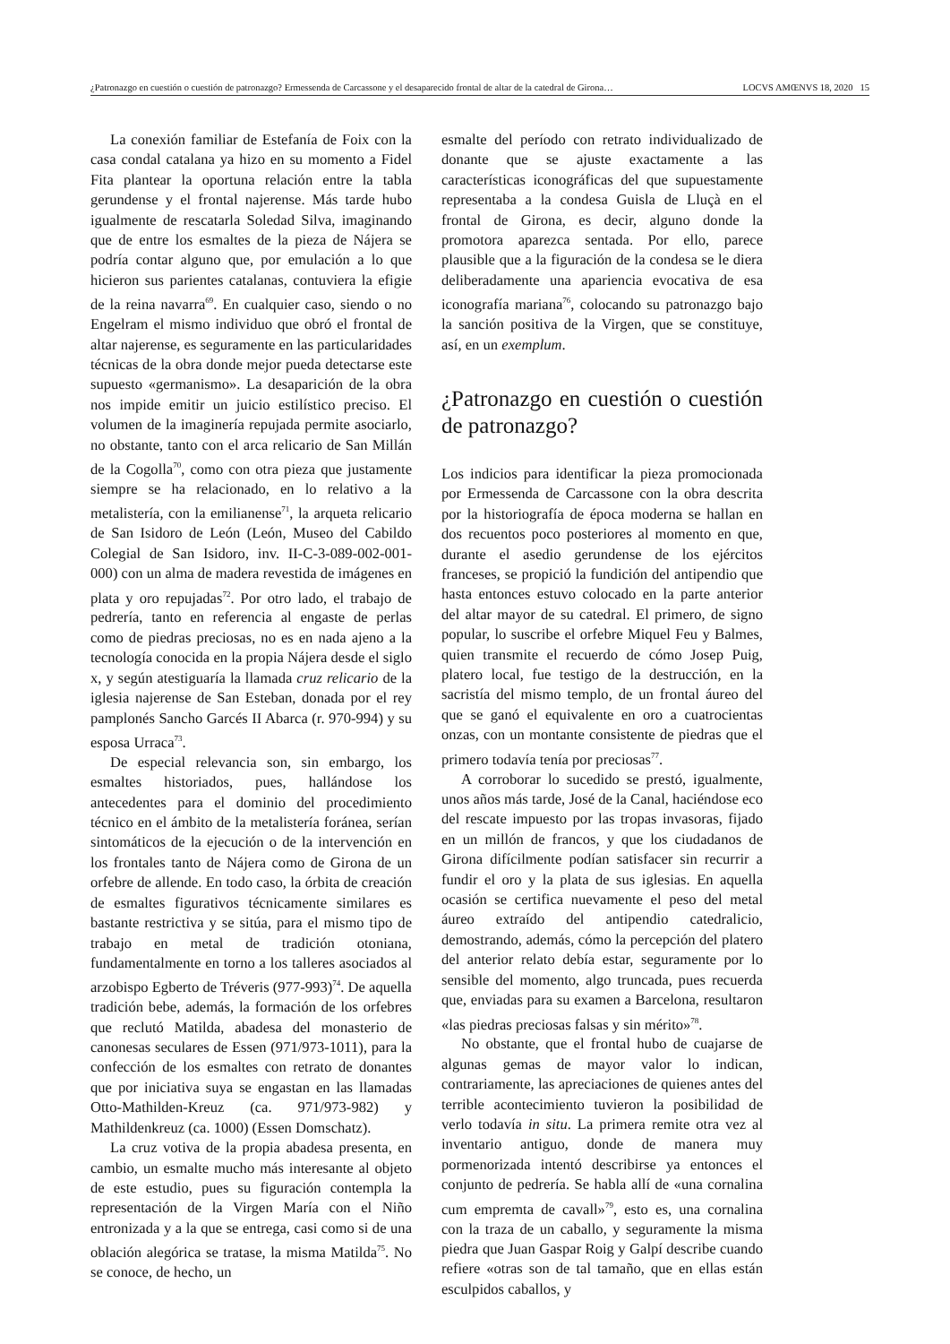¿Patronazgo en cuestión o cuestión de patronazgo? Ermessenda de Carcassone y el desaparecido frontal de altar de la catedral de Girona… LOCVS AMŒNVS 18, 2020 15
La conexión familiar de Estefanía de Foix con la casa condal catalana ya hizo en su momento a Fidel Fita plantear la oportuna relación entre la tabla gerundense y el frontal najerense. Más tarde hubo igualmente de rescatarla Soledad Silva, imaginando que de entre los esmaltes de la pieza de Nájera se podría contar alguno que, por emulación a lo que hicieron sus parientes catalanas, contuviera la efigie de la reina navarra<sup>69</sup>. En cualquier caso, siendo o no Engelram el mismo individuo que obró el frontal de altar najerense, es seguramente en las particularidades técnicas de la obra donde mejor pueda detectarse este supuesto «germanismo». La desaparición de la obra nos impide emitir un juicio estilístico preciso. El volumen de la imaginería repujada permite asociarlo, no obstante, tanto con el arca relicario de San Millán de la Cogolla<sup>70</sup>, como con otra pieza que justamente siempre se ha relacionado, en lo relativo a la metalistería, con la emilianense<sup>71</sup>, la arqueta relicario de San Isidoro de León (León, Museo del Cabildo Colegial de San Isidoro, inv. II-C-3-089-002-001-000) con un alma de madera revestida de imágenes en plata y oro repujadas<sup>72</sup>. Por otro lado, el trabajo de pedrería, tanto en referencia al engaste de perlas como de piedras preciosas, no es en nada ajeno a la tecnología conocida en la propia Nájera desde el siglo x, y según atestiguaría la llamada cruz relicario de la iglesia najerense de San Esteban, donada por el rey pamplonés Sancho Garcés II Abarca (r. 970-994) y su esposa Urraca<sup>73</sup>.
De especial relevancia son, sin embargo, los esmaltes historiados, pues, hallándose los antecedentes para el dominio del procedimiento técnico en el ámbito de la metalistería foránea, serían sintomáticos de la ejecución o de la intervención en los frontales tanto de Nájera como de Girona de un orfebre de allende. En todo caso, la órbita de creación de esmaltes figurativos técnicamente similares es bastante restrictiva y se sitúa, para el mismo tipo de trabajo en metal de tradición otoniana, fundamentalmente en torno a los talleres asociados al arzobispo Egberto de Tréveris (977-993)<sup>74</sup>. De aquella tradición bebe, además, la formación de los orfebres que reclutó Matilda, abadesa del monasterio de canonesas seculares de Essen (971/973-1011), para la confección de los esmaltes con retrato de donantes que por iniciativa suya se engastan en las llamadas Otto-Mathilden-Kreuz (ca. 971/973-982) y Mathildenkreuz (ca. 1000) (Essen Domschatz).
La cruz votiva de la propia abadesa presenta, en cambio, un esmalte mucho más interesante al objeto de este estudio, pues su figuración contempla la representación de la Virgen María con el Niño entronizada y a la que se entrega, casi como si de una oblación alegórica se tratase, la misma Matilda<sup>75</sup>. No se conoce, de hecho, un
esmalte del período con retrato individualizado de donante que se ajuste exactamente a las características iconográficas del que supuestamente representaba a la condesa Guisla de Lluçà en el frontal de Girona, es decir, alguno donde la promotora aparezca sentada. Por ello, parece plausible que a la figuración de la condesa se le diera deliberadamente una apariencia evocativa de esa iconografía mariana<sup>76</sup>, colocando su patronazgo bajo la sanción positiva de la Virgen, que se constituye, así, en un exemplum.
¿Patronazgo en cuestión o cuestión de patronazgo?
Los indicios para identificar la pieza promocionada por Ermessenda de Carcassone con la obra descrita por la historiografía de época moderna se hallan en dos recuentos poco posteriores al momento en que, durante el asedio gerundense de los ejércitos franceses, se propició la fundición del antipendio que hasta entonces estuvo colocado en la parte anterior del altar mayor de su catedral. El primero, de signo popular, lo suscribe el orfebre Miquel Feu y Balmes, quien transmite el recuerdo de cómo Josep Puig, platero local, fue testigo de la destrucción, en la sacristía del mismo templo, de un frontal áureo del que se ganó el equivalente en oro a cuatrocientas onzas, con un montante consistente de piedras que el primero todavía tenía por preciosas<sup>77</sup>.
A corroborar lo sucedido se prestó, igualmente, unos años más tarde, José de la Canal, haciéndose eco del rescate impuesto por las tropas invasoras, fijado en un millón de francos, y que los ciudadanos de Girona difícilmente podían satisfacer sin recurrir a fundir el oro y la plata de sus iglesias. En aquella ocasión se certifica nuevamente el peso del metal áureo extraído del antipendio catedralicio, demostrando, además, cómo la percepción del platero del anterior relato debía estar, seguramente por lo sensible del momento, algo truncada, pues recuerda que, enviadas para su examen a Barcelona, resultaron «las piedras preciosas falsas y sin mérito»<sup>78</sup>.
No obstante, que el frontal hubo de cuajarse de algunas gemas de mayor valor lo indican, contrariamente, las apreciaciones de quienes antes del terrible acontecimiento tuvieron la posibilidad de verlo todavía in situ. La primera remite otra vez al inventario antiguo, donde de manera muy pormenorizada intentó describirse ya entonces el conjunto de pedrería. Se habla allí de «una cornalina cum empremta de cavall»<sup>79</sup>, esto es, una cornalina con la traza de un caballo, y seguramente la misma piedra que Juan Gaspar Roig y Galpí describe cuando refiere «otras son de tal tamaño, que en ellas están esculpidos caballos, y